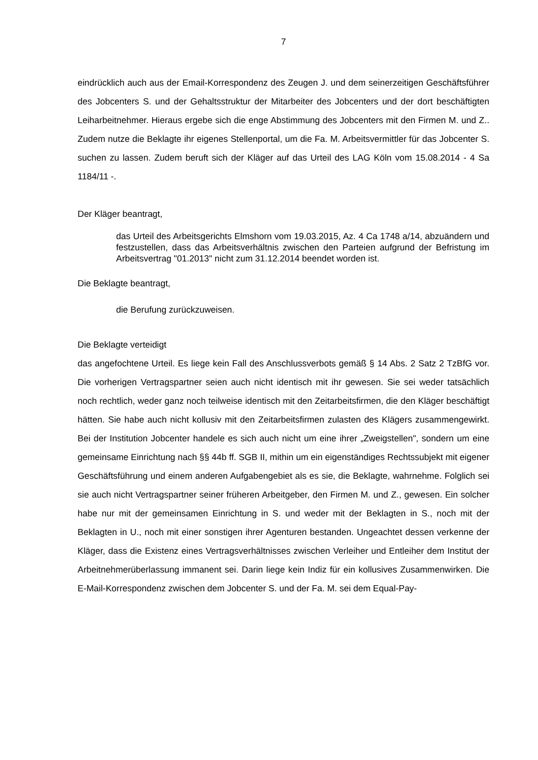7
eindrücklich auch aus der Email-Korrespondenz des Zeugen J. und dem seinerzeiti­gen Geschäftsführer des Jobcenters S. und der Gehaltsstruktur der Mitarbeiter des Jobcenters und der dort beschäftigten Leiharbeitnehmer. Hieraus ergebe sich die enge Abstimmung des Jobcenters mit den Firmen M. und Z.. Zudem nutze die Be­klagte ihr eigenes Stellenportal, um die Fa. M. Arbeitsvermittler für das Jobcenter S. suchen zu lassen. Zudem beruft sich der Kläger auf das Urteil des LAG Köln vom 15.08.2014 - 4 Sa 1184/11 -.
Der Kläger beantragt,
das Urteil des Arbeitsgerichts Elmshorn vom 19.03.2015, Az. 4 Ca 1748 a/14, abzuändern und festzustellen, dass das Arbeitsverhältnis zwischen den Parteien aufgrund der Befristung im Arbeitsvertrag "01.2013" nicht zum 31.12.2014 beendet worden ist.
Die Beklagte beantragt,
die Berufung zurückzuweisen.
Die Beklagte verteidigt
das angefochtene Urteil. Es liege kein Fall des Anschlussverbots gemäß § 14 Abs. 2 Satz 2 TzBfG vor. Die vorherigen Vertragspartner seien auch nicht identisch mit ihr gewesen. Sie sei weder tatsächlich noch rechtlich, weder ganz noch teilweise iden­tisch mit den Zeitarbeitsfirmen, die den Kläger beschäftigt hätten. Sie habe auch nicht kollusiv mit den Zeitarbeitsfirmen zulasten des Klägers zusammengewirkt. Bei der Institution Jobcenter handele es sich auch nicht um eine ihrer „Zweigstellen", sondern um eine gemeinsame Einrichtung nach §§ 44b ff. SGB II, mithin um ein ei­genständiges Rechtssubjekt mit eigener Geschäftsführung und einem anderen Auf­gabengebiet als es sie, die Beklagte, wahrnehme. Folglich sei sie auch nicht Ver­tragspartner seiner früheren Arbeitgeber, den Firmen M. und Z., gewesen. Ein sol­cher habe nur mit der gemeinsamen Einrichtung in S. und weder mit der Beklagten in S., noch mit der Beklagten in U., noch mit einer sonstigen ihrer Agenturen bestan­den. Ungeachtet dessen verkenne der Kläger, dass die Existenz eines Vertragsver­hältnisses zwischen Verleiher und Entleiher dem Institut der Arbeitnehmerüberlas­sung immanent sei. Darin liege kein Indiz für ein kollusives Zusammenwirken. Die E-Mail-Korrespondenz zwischen dem Jobcenter S. und der Fa. M. sei dem Equal-Pay-